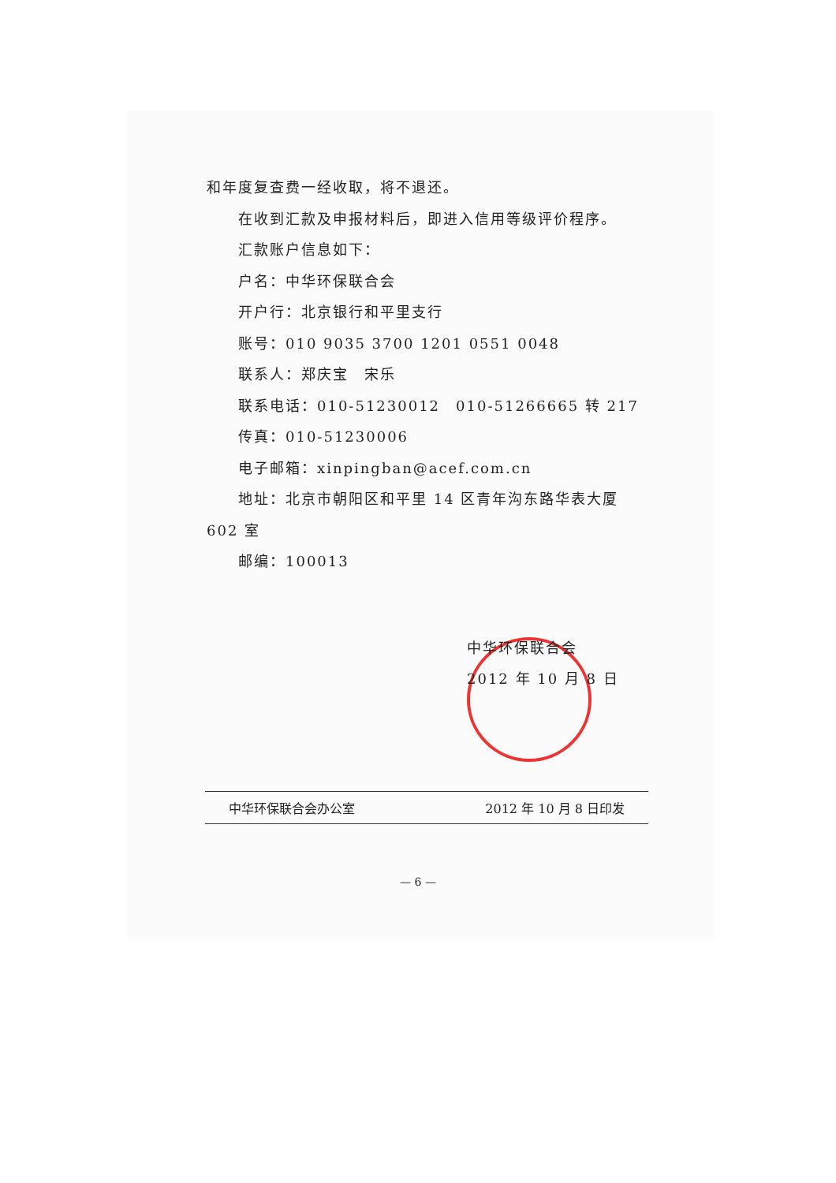和年度复查费一经收取，将不退还。
在收到汇款及申报材料后，即进入信用等级评价程序。
汇款账户信息如下：
户名：中华环保联合会
开户行：北京银行和平里支行
账号：010 9035 3700 1201 0551 0048
联系人：郑庆宝　宋乐
联系电话：010-51230012　010-51266665 转 217
传真：010-51230006
电子邮箱：xinpingban@acef.com.cn
地址：北京市朝阳区和平里 14 区青年沟东路华表大厦
602 室
邮编：100013
中华环保联合会
2012 年 10 月 8 日
中华环保联合会办公室 2012 年 10 月 8 日印发
— 6 —